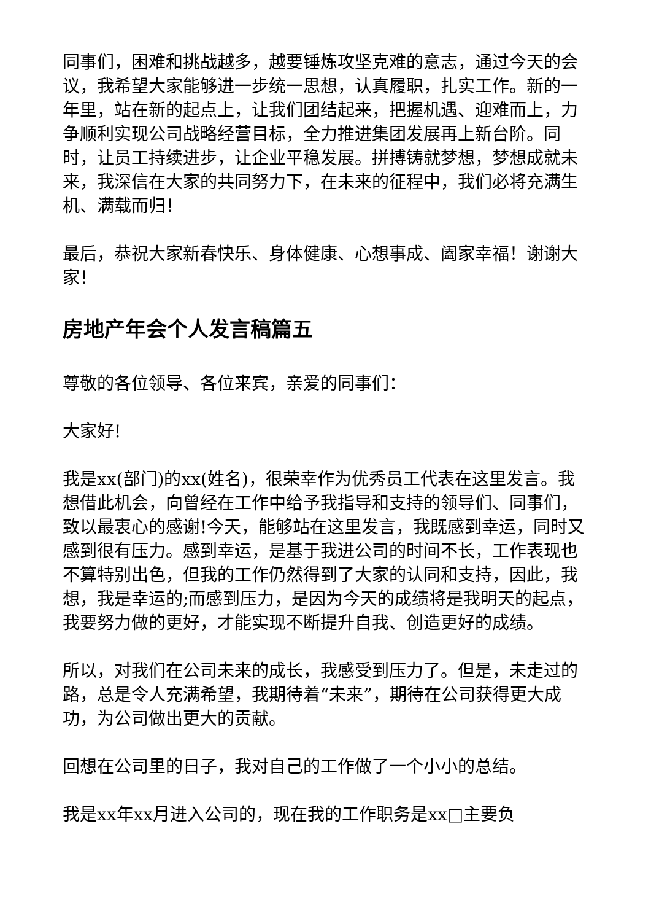同事们，困难和挑战越多，越要锤炼攻坚克难的意志，通过今天的会议，我希望大家能够进一步统一思想，认真履职，扎实工作。新的一年里，站在新的起点上，让我们团结起来，把握机遇、迎难而上，力争顺利实现公司战略经营目标，全力推进集团发展再上新台阶。同时，让员工持续进步，让企业平稳发展。拼搏铸就梦想，梦想成就未来，我深信在大家的共同努力下，在未来的征程中，我们必将充满生机、满载而归！
最后，恭祝大家新春快乐、身体健康、心想事成、阖家幸福！谢谢大家！
房地产年会个人发言稿篇五
尊敬的各位领导、各位来宾，亲爱的同事们：
大家好!
我是xx(部门)的xx(姓名)，很荣幸作为优秀员工代表在这里发言。我想借此机会，向曾经在工作中给予我指导和支持的领导们、同事们，致以最衷心的感谢!今天，能够站在这里发言，我既感到幸运，同时又感到很有压力。感到幸运，是基于我进公司的时间不长，工作表现也不算特别出色，但我的工作仍然得到了大家的认同和支持，因此，我想，我是幸运的;而感到压力，是因为今天的成绩将是我明天的起点，我要努力做的更好，才能实现不断提升自我、创造更好的成绩。
所以，对我们在公司未来的成长，我感受到压力了。但是，未走过的路，总是令人充满希望，我期待着“未来”，期待在公司获得更大成功，为公司做出更大的贡献。
回想在公司里的日子，我对自己的工作做了一个小小的总结。
我是xx年xx月进入公司的，现在我的工作职务是xx□主要负